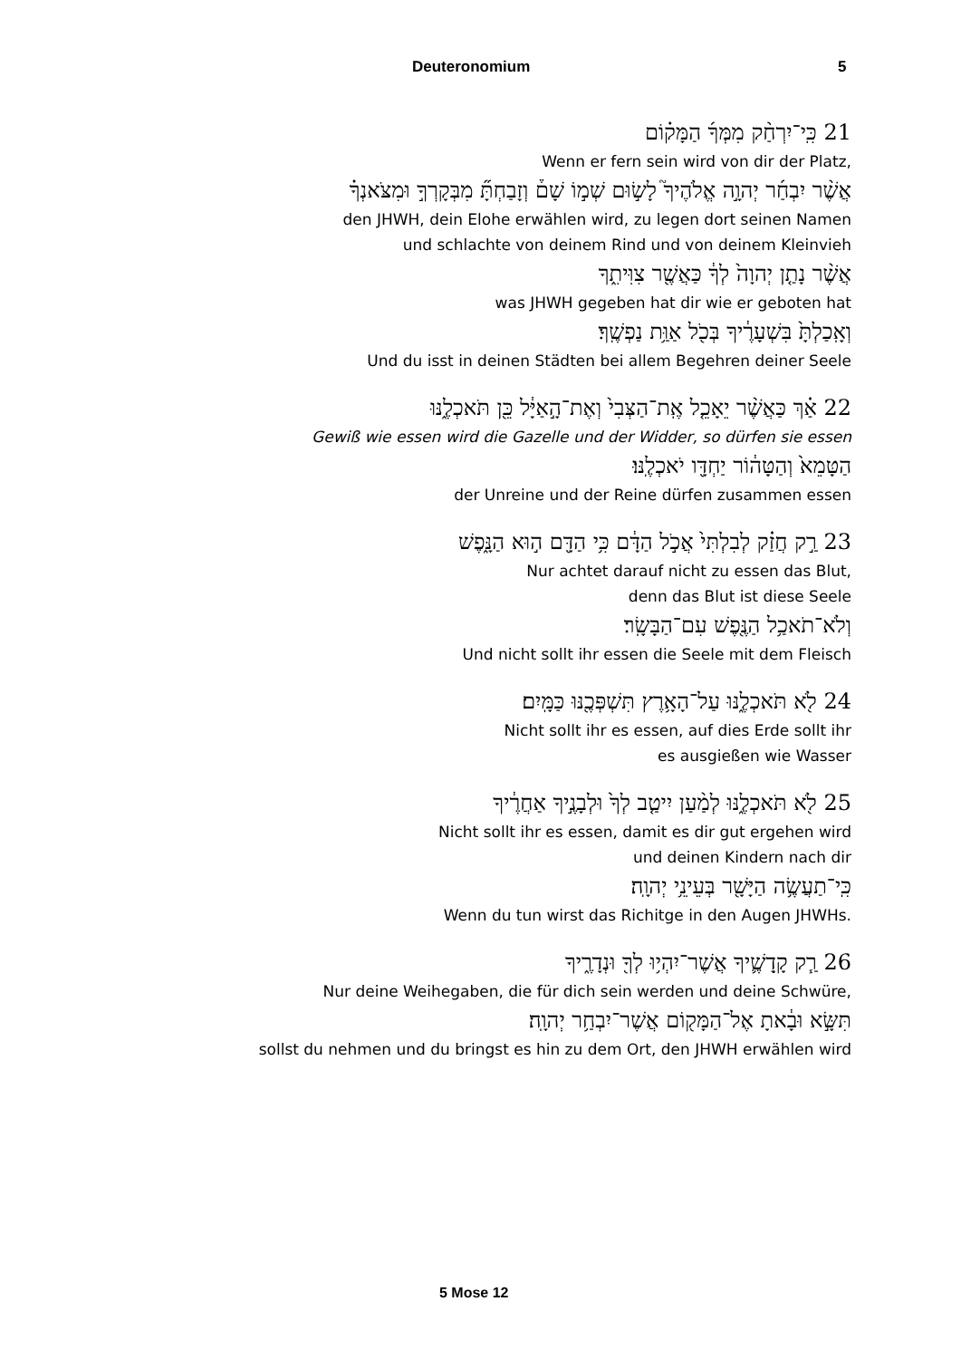Deuteronomium 5
21 כִּֽי־יִרְחַ֨ק מִמְּךָ֜ הַמָּק֗וֹם
Wenn er fern sein wird von dir der Platz,
אֲשֶׁ֨ר יִבְחַ֜ר יְהוָ֣ה אֱלֹהֶיךָ֮ לָשׂ֣וּם שְׁמ֣וֹ שָׁם֒ וְזָבַחְתָּ֞ מִבְּקָרְךָ֣ וּמִצֹּאנְךָ֗
den JHWH, dein Elohe erwählen wird, zu legen dort seinen Namen
und schlachte von deinem Rind und von deinem Kleinvieh
אֲשֶׁ֨ר נָתַ֤ן יְהוָה֙ לְךָ֔ כַּאֲשֶׁ֖ר צִוִּיתִ֑ךָ
was JHWH gegeben hat dir wie er geboten hat
וְאָֽכַלְתָּ֙ בִּשְׁעָרֶ֔יךָ בְּכֹ֖ל אַוַּ֥ת נַפְשֶֽׁךָ׃
Und du isst in deinen Städten bei allem Begehren deiner Seele
22 אַ֗ךְ כַּאֲשֶׁ֨ר יֵאָכֵ֤ל אֶֽת־הַצְּבִי֙ וְאֶת־הָ֣אַיָּ֔ל כֵּ֖ן תֹּאכְלֶ֑נּוּ
Gewiß wie essen wird die Gazelle und der Widder, so dürfen sie essen
הַטָּמֵא֙ וְהַטָּה֔וֹר יַחְדָּ֖ו יֹאכְלֶֽנּוּ׃
der Unreine und der Reine dürfen zusammen essen
23 רַ֣ק חֲזַ֗ק לְבִלְתִּי֙ אֲכֹ֣ל הַדָּ֔ם כִּ֥י הַדָּ֖ם ה֣וּא הַנָּ֑פֶשׁ
Nur achtet darauf nicht zu essen das Blut,
denn das Blut ist diese Seele
וְלֹא־תֹאכַ֥ל הַנֶּ֖פֶשׁ עִם־הַבָּשָֽׂר׃
Und nicht sollt ihr essen die Seele mit dem Fleisch
24 לֹ֖א תֹּאכְלֶ֑נּוּ עַל־הָאָ֥רֶץ תִּשְׁפְּכֶ֖נּוּ כַּמָּֽיִם׃
Nicht sollt ihr es essen, auf dies Erde sollt ihr
es ausgießen wie Wasser
25 לֹ֖א תֹּאכְלֶ֑נּוּ לְמַ֨עַן יִיטַ֤ב לְךָ֙ וּלְבָנֶ֣יךָ אַחֲרֶ֔יךָ
Nicht sollt ihr es essen, damit es dir gut ergehen wird
und deinen Kindern nach dir
כִּֽי־תַעֲשֶׂ֥ה הַיָּשָׁ֖ר בְּעֵינֵ֥י יְהוָֽה׃
Wenn du tun wirst das Richitge in den Augen JHWHs.
26 רַ֧ק קָֽדָשֶׁ֛יךָ אֲשֶׁר־יִהְי֥וּ לְךָ֖ וּנְדָרֶ֑יךָ
Nur deine Weihegaben, die für dich sein werden und deine Schwüre,
תִּשָּׂ֣א וּבָ֔אתָ אֶל־הַמָּק֖וֹם אֲשֶׁר־יִבְחַ֥ר יְהוָֽה׃
sollst du nehmen und du bringst es hin zu dem Ort, den JHWH erwählen wird
5 Mose 12